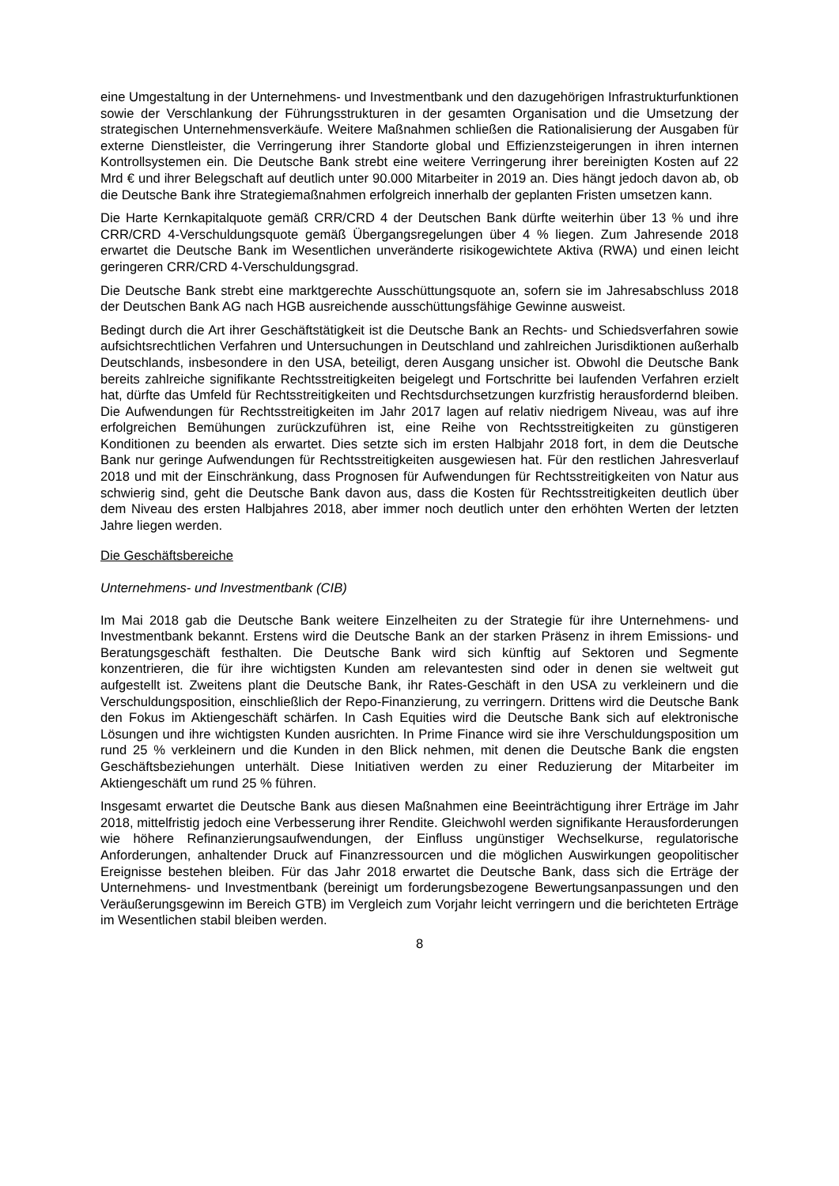eine Umgestaltung in der Unternehmens- und Investmentbank und den dazugehörigen Infrastrukturfunktionen sowie der Verschlankung der Führungsstrukturen in der gesamten Organisation und die Umsetzung der strategischen Unternehmensverkäufe. Weitere Maßnahmen schließen die Rationalisierung der Ausgaben für externe Dienstleister, die Verringerung ihrer Standorte global und Effizienzsteigerungen in ihren internen Kontrollsystemen ein. Die Deutsche Bank strebt eine weitere Verringerung ihrer bereinigten Kosten auf 22 Mrd € und ihrer Belegschaft auf deutlich unter 90.000 Mitarbeiter in 2019 an. Dies hängt jedoch davon ab, ob die Deutsche Bank ihre Strategiemaßnahmen erfolgreich innerhalb der geplanten Fristen umsetzen kann.
Die Harte Kernkapitalquote gemäß CRR/CRD 4 der Deutschen Bank dürfte weiterhin über 13 % und ihre CRR/CRD 4-Verschuldungsquote gemäß Übergangsregelungen über 4 % liegen. Zum Jahresende 2018 erwartet die Deutsche Bank im Wesentlichen unveränderte risikogewichtete Aktiva (RWA) und einen leicht geringeren CRR/CRD 4-Verschuldungsgrad.
Die Deutsche Bank strebt eine marktgerechte Ausschüttungsquote an, sofern sie im Jahresabschluss 2018 der Deutschen Bank AG nach HGB ausreichende ausschüttungsfähige Gewinne ausweist.
Bedingt durch die Art ihrer Geschäftstätigkeit ist die Deutsche Bank an Rechts- und Schiedsverfahren sowie aufsichtsrechtlichen Verfahren und Untersuchungen in Deutschland und zahlreichen Jurisdiktionen außerhalb Deutschlands, insbesondere in den USA, beteiligt, deren Ausgang unsicher ist. Obwohl die Deutsche Bank bereits zahlreiche signifikante Rechtsstreitigkeiten beigelegt und Fortschritte bei laufenden Verfahren erzielt hat, dürfte das Umfeld für Rechtsstreitigkeiten und Rechtsdurchsetzungen kurzfristig herausfordernd bleiben. Die Aufwendungen für Rechtsstreitigkeiten im Jahr 2017 lagen auf relativ niedrigem Niveau, was auf ihre erfolgreichen Bemühungen zurückzuführen ist, eine Reihe von Rechtsstreitigkeiten zu günstigeren Konditionen zu beenden als erwartet. Dies setzte sich im ersten Halbjahr 2018 fort, in dem die Deutsche Bank nur geringe Aufwendungen für Rechtsstreitigkeiten ausgewiesen hat. Für den restlichen Jahresverlauf 2018 und mit der Einschränkung, dass Prognosen für Aufwendungen für Rechtsstreitigkeiten von Natur aus schwierig sind, geht die Deutsche Bank davon aus, dass die Kosten für Rechtsstreitigkeiten deutlich über dem Niveau des ersten Halbjahres 2018, aber immer noch deutlich unter den erhöhten Werten der letzten Jahre liegen werden.
Die Geschäftsbereiche
Unternehmens- und Investmentbank (CIB)
Im Mai 2018 gab die Deutsche Bank weitere Einzelheiten zu der Strategie für ihre Unternehmens- und Investmentbank bekannt. Erstens wird die Deutsche Bank an der starken Präsenz in ihrem Emissions- und Beratungsgeschäft festhalten. Die Deutsche Bank wird sich künftig auf Sektoren und Segmente konzentrieren, die für ihre wichtigsten Kunden am relevantesten sind oder in denen sie weltweit gut aufgestellt ist. Zweitens plant die Deutsche Bank, ihr Rates-Geschäft in den USA zu verkleinern und die Verschuldungsposition, einschließlich der Repo-Finanzierung, zu verringern. Drittens wird die Deutsche Bank den Fokus im Aktiengeschäft schärfen. In Cash Equities wird die Deutsche Bank sich auf elektronische Lösungen und ihre wichtigsten Kunden ausrichten. In Prime Finance wird sie ihre Verschuldungsposition um rund 25 % verkleinern und die Kunden in den Blick nehmen, mit denen die Deutsche Bank die engsten Geschäftsbeziehungen unterhält. Diese Initiativen werden zu einer Reduzierung der Mitarbeiter im Aktiengeschäft um rund 25 % führen.
Insgesamt erwartet die Deutsche Bank aus diesen Maßnahmen eine Beeinträchtigung ihrer Erträge im Jahr 2018, mittelfristig jedoch eine Verbesserung ihrer Rendite. Gleichwohl werden signifikante Herausforderungen wie höhere Refinanzierungsaufwendungen, der Einfluss ungünstiger Wechselkurse, regulatorische Anforderungen, anhaltender Druck auf Finanzressourcen und die möglichen Auswirkungen geopolitischer Ereignisse bestehen bleiben. Für das Jahr 2018 erwartet die Deutsche Bank, dass sich die Erträge der Unternehmens- und Investmentbank (bereinigt um forderungsbezogene Bewertungsanpassungen und den Veräußerungsgewinn im Bereich GTB) im Vergleich zum Vorjahr leicht verringern und die berichteten Erträge im Wesentlichen stabil bleiben werden.
8